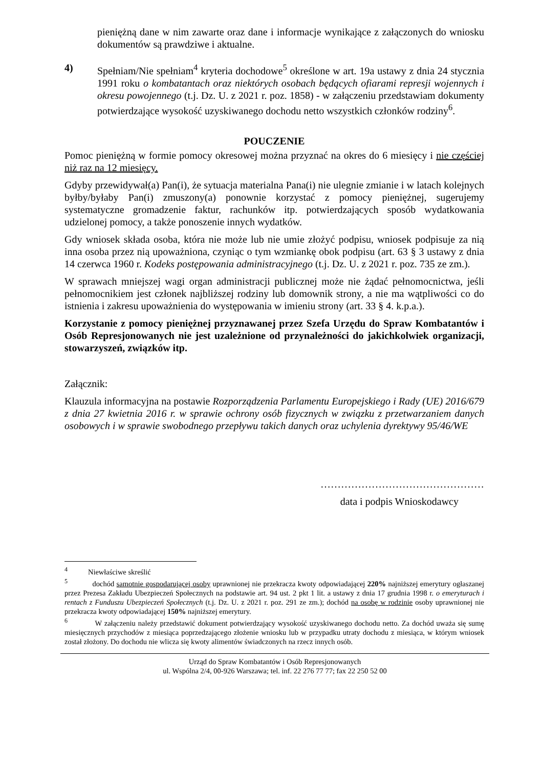pieniężną dane w nim zawarte oraz dane i informacje wynikające z załączonych do wniosku dokumentów są prawdziwe i aktualne.
4) Spełniam/Nie spełniam<sup>4</sup> kryteria dochodowe<sup>5</sup> określone w art. 19a ustawy z dnia 24 stycznia 1991 roku o kombatantach oraz niektórych osobach będących ofiarami represji wojennych i okresu powojennego (t.j. Dz. U. z 2021 r. poz. 1858) - w załączeniu przedstawiam dokumenty potwierdzające wysokość uzyskiwanego dochodu netto wszystkich członków rodziny<sup>6</sup>.
POUCZENIE
Pomoc pieniężną w formie pomocy okresowej można przyznać na okres do 6 miesięcy i nie częściej niż raz na 12 miesięcy.
Gdyby przewidywał(a) Pan(i), że sytuacja materialna Pana(i) nie ulegnie zmianie i w latach kolejnych byłby/byłaby Pan(i) zmuszony(a) ponownie korzystać z pomocy pieniężnej, sugerujemy systematyczne gromadzenie faktur, rachunków itp. potwierdzających sposób wydatkowania udzielonej pomocy, a także ponoszenie innych wydatków.
Gdy wniosek składa osoba, która nie może lub nie umie złożyć podpisu, wniosek podpisuje za nią inna osoba przez nią upoważniona, czyniąc o tym wzmiankę obok podpisu (art. 63 § 3 ustawy z dnia 14 czerwca 1960 r. Kodeks postępowania administracyjnego (t.j. Dz. U. z 2021 r. poz. 735 ze zm.).
W sprawach mniejszej wagi organ administracji publicznej może nie żądać pełnomocnictwa, jeśli pełnomocnikiem jest członek najbliższej rodziny lub domownik strony, a nie ma wątpliwości co do istnienia i zakresu upoważnienia do występowania w imieniu strony (art. 33 § 4. k.p.a.).
Korzystanie z pomocy pieniężnej przyznawanej przez Szefa Urzędu do Spraw Kombatantów i Osób Represjonowanych nie jest uzależnione od przynależności do jakichkolwiek organizacji, stowarzyszeń, związków itp.
Załącznik:
Klauzula informacyjna na postawie Rozporządzenia Parlamentu Europejskiego i Rady (UE) 2016/679 z dnia 27 kwietnia 2016 r. w sprawie ochrony osób fizycznych w związku z przetwarzaniem danych osobowych i w sprawie swobodnego przepływu takich danych oraz uchylenia dyrektywy 95/46/WE
…………………………………………
data i podpis Wnioskodawcy
<sup>4</sup> Niewłaściwe skreślić
<sup>5</sup> dochód samotnie gospodarującej osoby uprawnionej nie przekracza kwoty odpowiadającej 220% najniższej emerytury ogłaszanej przez Prezesa Zakładu Ubezpieczeń Społecznych na podstawie art. 94 ust. 2 pkt 1 lit. a ustawy z dnia 17 grudnia 1998 r. o emeryturach i rentach z Funduszu Ubezpieczeń Społecznych (t.j. Dz. U. z 2021 r. poz. 291 ze zm.); dochód na osobę w rodzinie osoby uprawnionej nie przekracza kwoty odpowiadającej 150% najniższej emerytury.
<sup>6</sup> W załączeniu należy przedstawić dokument potwierdzający wysokość uzyskiwanego dochodu netto. Za dochód uważa się sumę miesięcznych przychodów z miesiąca poprzedzającego złożenie wniosku lub w przypadku utraty dochodu z miesiąca, w którym wniosek został złożony. Do dochodu nie wlicza się kwoty alimentów świadczonych na rzecz innych osób.
Urząd do Spraw Kombatantów i Osób Represjonowanych
ul. Wspólna 2/4, 00-926 Warszawa; tel. inf. 22 276 77 77; fax 22 250 52 00